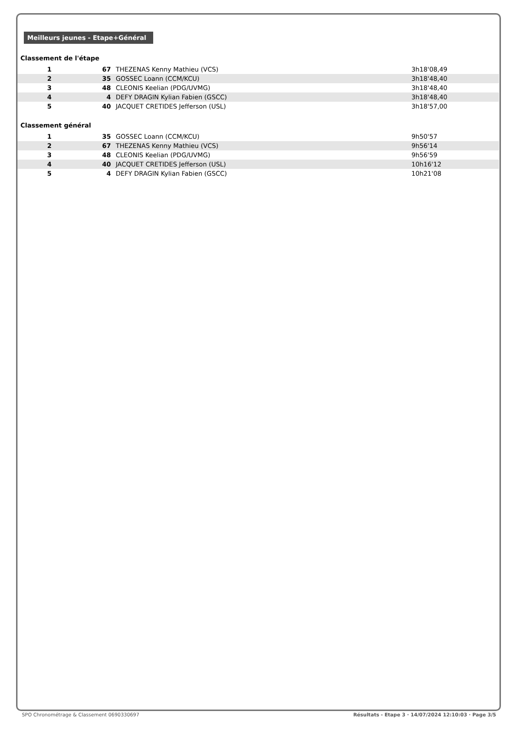Meilleurs jeunes - Etape+Général
Classement de l'étape
| 1 | 67 | THEZENAS Kenny Mathieu (VCS) | 3h18'08,49 |
| 2 | 35 | GOSSEC Loann (CCM/KCU) | 3h18'48,40 |
| 3 | 48 | CLEONIS Keelian (PDG/UVMG) | 3h18'48,40 |
| 4 | 4 | DEFY DRAGIN Kylian Fabien (GSCC) | 3h18'48,40 |
| 5 | 40 | JACQUET CRETIDES Jefferson (USL) | 3h18'57,00 |
Classement général
| 1 | 35 | GOSSEC Loann (CCM/KCU) | 9h50'57 |
| 2 | 67 | THEZENAS Kenny Mathieu (VCS) | 9h56'14 |
| 3 | 48 | CLEONIS Keelian (PDG/UVMG) | 9h56'59 |
| 4 | 40 | JACQUET CRETIDES Jefferson (USL) | 10h16'12 |
| 5 | 4 | DEFY DRAGIN Kylian Fabien (GSCC) | 10h21'08 |
SPO Chronométrage & Classement 0690330697 Résultats - Etape 3 · 14/07/2024 12:10:03 · Page 3/5